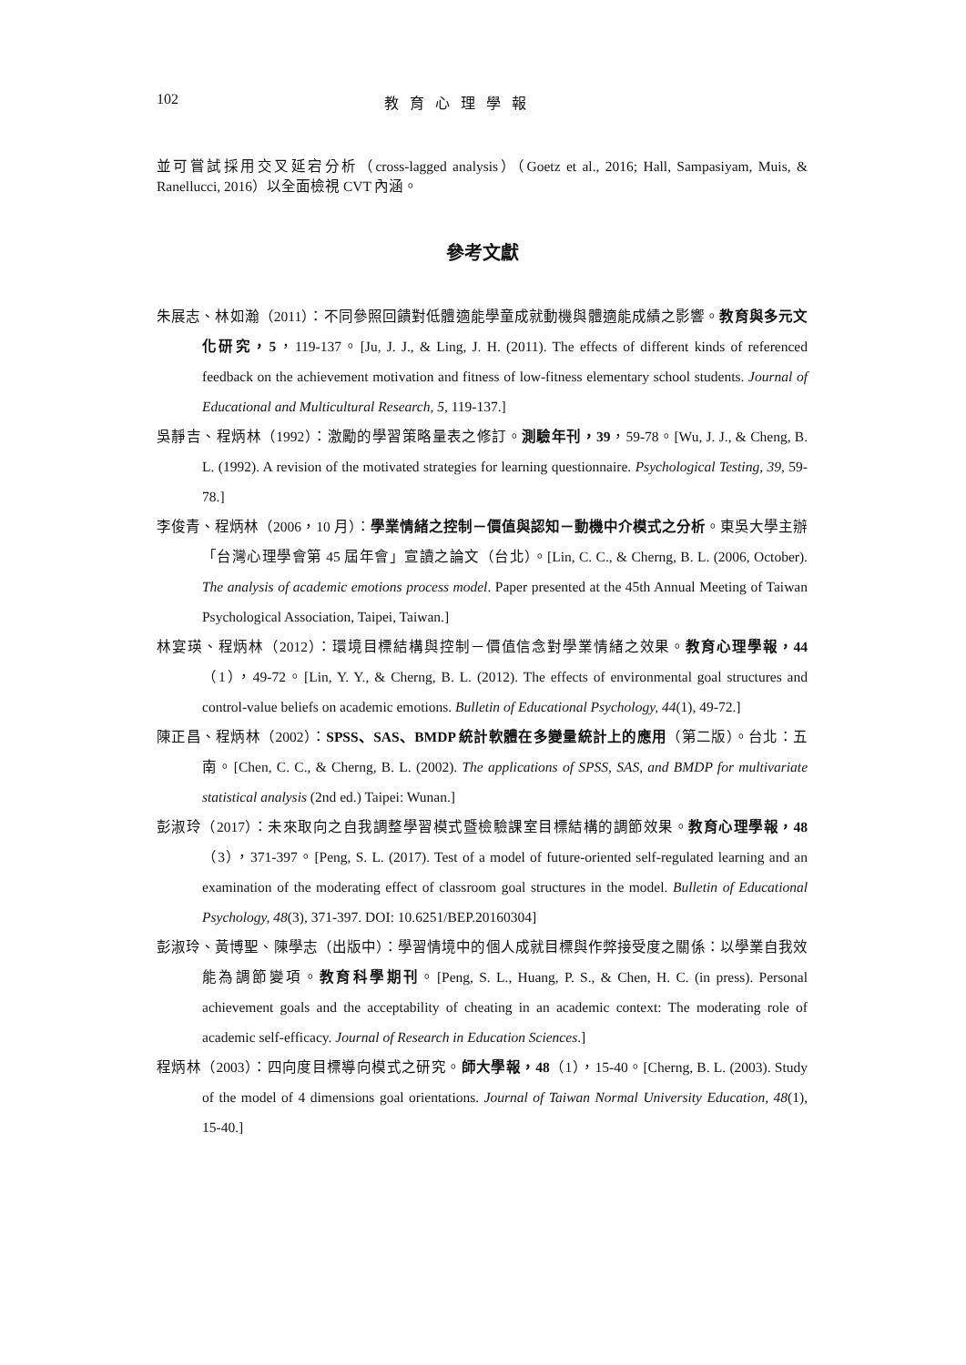102 教育心理學報
並可嘗試採用交叉延宕分析（cross-lagged analysis）（Goetz et al., 2016; Hall, Sampasiyam, Muis, & Ranellucci, 2016）以全面檢視 CVT 內涵。
參考文獻
朱展志、林如瀚（2011）：不同參照回饋對低體適能學童成就動機與體適能成績之影響。教育與多元文化研究，5，119-137。[Ju, J. J., & Ling, J. H. (2011). The effects of different kinds of referenced feedback on the achievement motivation and fitness of low-fitness elementary school students. Journal of Educational and Multicultural Research, 5, 119-137.]
吳靜吉、程炳林（1992）：激勵的學習策略量表之修訂。測驗年刊，39，59-78。[Wu, J. J., & Cheng, B. L. (1992). A revision of the motivated strategies for learning questionnaire. Psychological Testing, 39, 59-78.]
李俊青、程炳林（2006，10 月）：學業情緒之控制－價值與認知－動機中介模式之分析。東吳大學主辦「台灣心理學會第 45 屆年會」宣讀之論文（台北）。[Lin, C. C., & Cherng, B. L. (2006, October). The analysis of academic emotions process model. Paper presented at the 45th Annual Meeting of Taiwan Psychological Association, Taipei, Taiwan.]
林宴瑛、程炳林（2012）：環境目標結構與控制－價值信念對學業情緒之效果。教育心理學報，44（1），49-72。[Lin, Y. Y., & Cherng, B. L. (2012). The effects of environmental goal structures and control-value beliefs on academic emotions. Bulletin of Educational Psychology, 44(1), 49-72.]
陳正昌、程炳林（2002）：SPSS、SAS、BMDP 統計軟體在多變量統計上的應用（第二版）。台北：五南。[Chen, C. C., & Cherng, B. L. (2002). The applications of SPSS, SAS, and BMDP for multivariate statistical analysis (2nd ed.) Taipei: Wunan.]
彭淑玲（2017）：未來取向之自我調整學習模式暨檢驗課室目標結構的調節效果。教育心理學報，48（3），371-397。[Peng, S. L. (2017). Test of a model of future-oriented self-regulated learning and an examination of the moderating effect of classroom goal structures in the model. Bulletin of Educational Psychology, 48(3), 371-397. DOI: 10.6251/BEP.20160304]
彭淑玲、黃博聖、陳學志（出版中）：學習情境中的個人成就目標與作弊接受度之關係：以學業自我效能為調節變項。教育科學期刊。[Peng, S. L., Huang, P. S., & Chen, H. C. (in press). Personal achievement goals and the acceptability of cheating in an academic context: The moderating role of academic self-efficacy. Journal of Research in Education Sciences.]
程炳林（2003）：四向度目標導向模式之研究。師大學報，48（1），15-40。[Cherng, B. L. (2003). Study of the model of 4 dimensions goal orientations. Journal of Taiwan Normal University Education, 48(1), 15-40.]